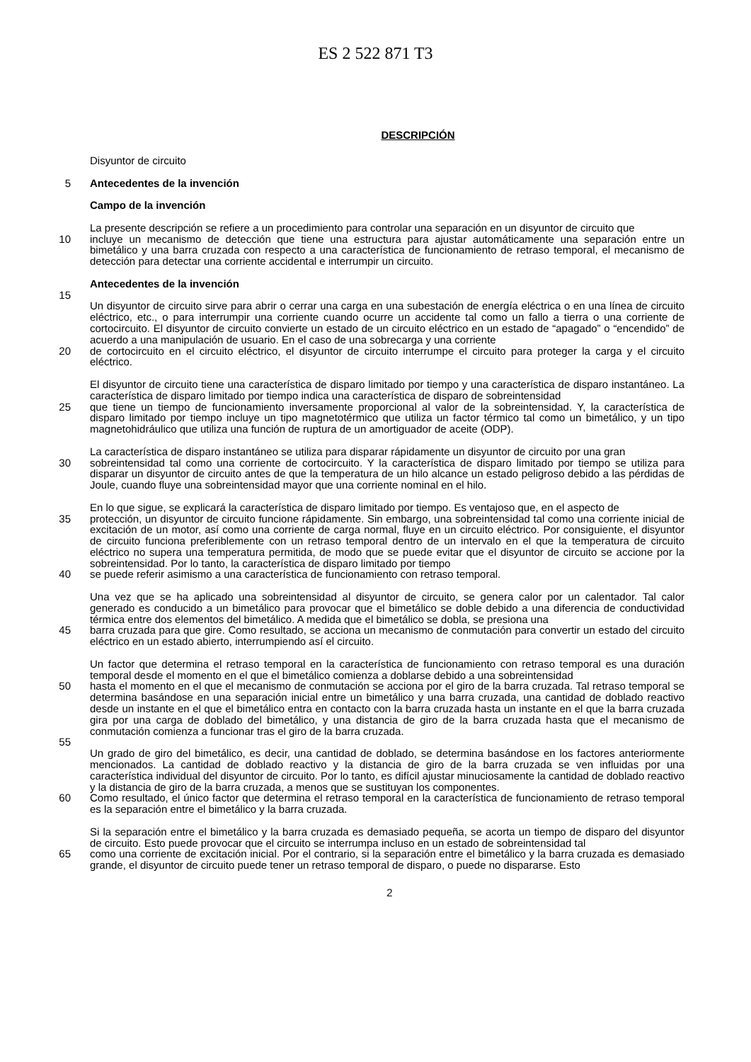ES 2 522 871 T3
DESCRIPCIÓN
Disyuntor de circuito
5 Antecedentes de la invención
Campo de la invención
La presente descripción se refiere a un procedimiento para controlar una separación en un disyuntor de circuito que
10 incluye un mecanismo de detección que tiene una estructura para ajustar automáticamente una separación entre un bimetálico y una barra cruzada con respecto a una característica de funcionamiento de retraso temporal, el mecanismo de detección para detectar una corriente accidental e interrumpir un circuito.
Antecedentes de la invención
15
Un disyuntor de circuito sirve para abrir o cerrar una carga en una subestación de energía eléctrica o en una línea de circuito eléctrico, etc., o para interrumpir una corriente cuando ocurre un accidente tal como un fallo a tierra o una corriente de cortocircuito. El disyuntor de circuito convierte un estado de un circuito eléctrico en un estado de “apagado” o “encendido” de acuerdo a una manipulación de usuario. En el caso de una sobrecarga y una corriente
20 de cortocircuito en el circuito eléctrico, el disyuntor de circuito interrumpe el circuito para proteger la carga y el circuito eléctrico.
El disyuntor de circuito tiene una característica de disparo limitado por tiempo y una característica de disparo instantáneo. La característica de disparo limitado por tiempo indica una característica de disparo de sobreintensidad
25 que tiene un tiempo de funcionamiento inversamente proporcional al valor de la sobreintensidad. Y, la característica de disparo limitado por tiempo incluye un tipo magnetotérmico que utiliza un factor térmico tal como un bimetálico, y un tipo magnetohidráulico que utiliza una función de ruptura de un amortiguador de aceite (ODP).
La característica de disparo instantáneo se utiliza para disparar rápidamente un disyuntor de circuito por una gran
30 sobreintensidad tal como una corriente de cortocircuito. Y la característica de disparo limitado por tiempo se utiliza para disparar un disyuntor de circuito antes de que la temperatura de un hilo alcance un estado peligroso debido a las pérdidas de Joule, cuando fluye una sobreintensidad mayor que una corriente nominal en el hilo.
En lo que sigue, se explicará la característica de disparo limitado por tiempo. Es ventajoso que, en el aspecto de
35 protección, un disyuntor de circuito funcione rápidamente. Sin embargo, una sobreintensidad tal como una corriente inicial de excitación de un motor, así como una corriente de carga normal, fluye en un circuito eléctrico. Por consiguiente, el disyuntor de circuito funciona preferiblemente con un retraso temporal dentro de un intervalo en el que la temperatura de circuito eléctrico no supera una temperatura permitida, de modo que se puede evitar que el disyuntor de circuito se accione por la sobreintensidad. Por lo tanto, la característica de disparo limitado por tiempo
40 se puede referir asimismo a una característica de funcionamiento con retraso temporal.
Una vez que se ha aplicado una sobreintensidad al disyuntor de circuito, se genera calor por un calentador. Tal calor generado es conducido a un bimetálico para provocar que el bimetálico se doble debido a una diferencia de conductividad térmica entre dos elementos del bimetálico. A medida que el bimetálico se dobla, se presiona una
45 barra cruzada para que gire. Como resultado, se acciona un mecanismo de conmutación para convertir un estado del circuito eléctrico en un estado abierto, interrumpiendo así el circuito.
Un factor que determina el retraso temporal en la característica de funcionamiento con retraso temporal es una duración temporal desde el momento en el que el bimetálico comienza a doblarse debido a una sobreintensidad
50 hasta el momento en el que el mecanismo de conmutación se acciona por el giro de la barra cruzada. Tal retraso temporal se determina basándose en una separación inicial entre un bimetálico y una barra cruzada, una cantidad de doblado reactivo desde un instante en el que el bimetálico entra en contacto con la barra cruzada hasta un instante en el que la barra cruzada gira por una carga de doblado del bimetálico, y una distancia de giro de la barra cruzada hasta que el mecanismo de conmutación comienza a funcionar tras el giro de la barra cruzada.
55
Un grado de giro del bimetálico, es decir, una cantidad de doblado, se determina basándose en los factores anteriormente mencionados. La cantidad de doblado reactivo y la distancia de giro de la barra cruzada se ven influidas por una característica individual del disyuntor de circuito. Por lo tanto, es difícil ajustar minuciosamente la cantidad de doblado reactivo y la distancia de giro de la barra cruzada, a menos que se sustituyan los componentes.
60 Como resultado, el único factor que determina el retraso temporal en la característica de funcionamiento de retraso temporal es la separación entre el bimetálico y la barra cruzada.
Si la separación entre el bimetálico y la barra cruzada es demasiado pequeña, se acorta un tiempo de disparo del disyuntor de circuito. Esto puede provocar que el circuito se interrumpa incluso en un estado de sobreintensidad tal
65 como una corriente de excitación inicial. Por el contrario, si la separación entre el bimetálico y la barra cruzada es demasiado grande, el disyuntor de circuito puede tener un retraso temporal de disparo, o puede no dispararse. Esto
2